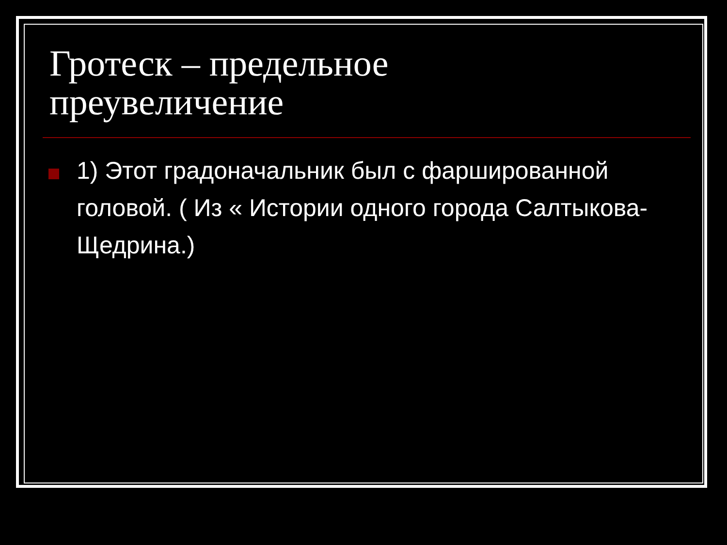Гротеск – предельное
преувеличение
1) Этот градоначальник был с фаршированной головой. ( Из « Истории одного города Салтыкова-Щедрина.)